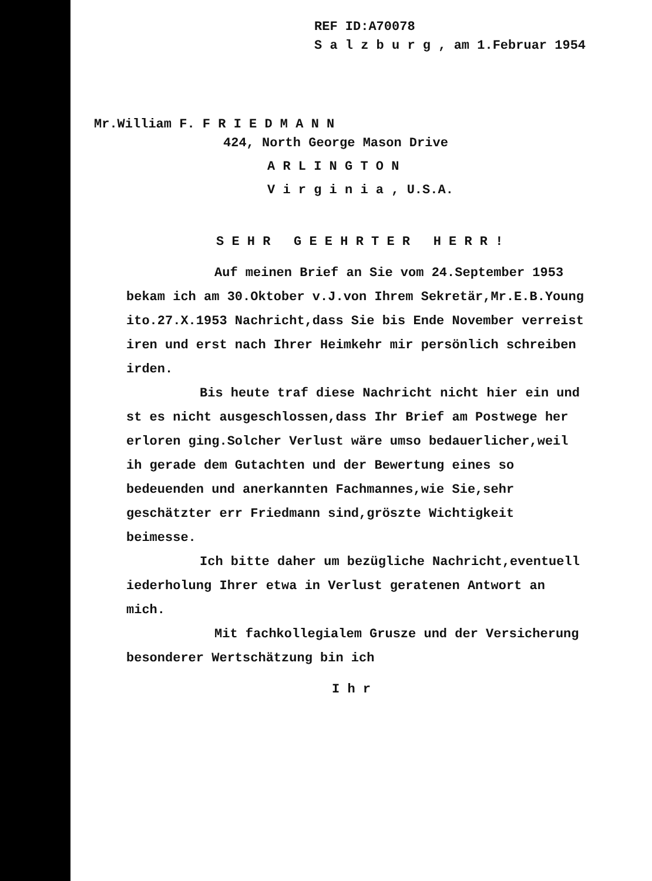REF ID:A70078
S a l z b u r g , am 1.Februar 1954
Mr.William F. F R I E D M A N N
424, North George Mason Drive
A R L I N G T O N
V i r g i n i a , U.S.A.
S E H R G E E H R T E R H E R R !
Auf meinen Brief an Sie vom 24.September 1953 bekam ich am 30.Oktober v.J.von Ihrem Sekretär,Mr.E.B.Young ito.27.X.1953 Nachricht,dass Sie bis Ende November verreist iren und erst nach Ihrer Heimkehr mir persönlich schreiben irden.
Bis heute traf diese Nachricht nicht hier ein und st es nicht ausgeschlossen,dass Ihr Brief am Postwege her erloren ging.Solcher Verlust wäre umso bedauerlicher,weil ih gerade dem Gutachten und der Bewertung eines so bedeuenden und anerkannten Fachmannes,wie Sie,sehr geschätzter err Friedmann sind,gröszte Wichtigkeit beimesse.
Ich bitte daher um bezügliche Nachricht,eventuell iederholung Ihrer etwa in Verlust geratenen Antwort an mich.
Mit fachkollegialem Grusze und der Versicherung besonderer Wertschätzung bin ich
I h r